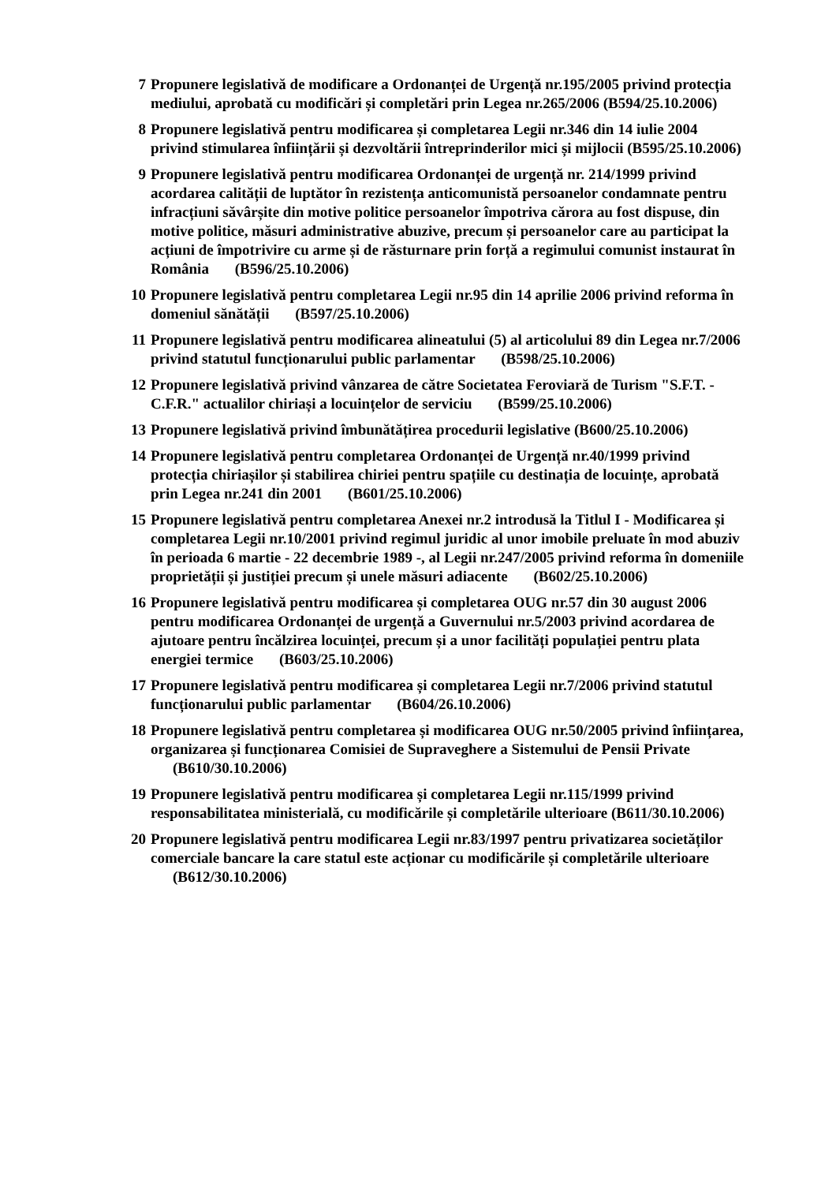7 Propunere legislativă de modificare a Ordonanței de Urgență nr.195/2005 privind protecția mediului, aprobată cu modificări și completări prin Legea nr.265/2006 (B594/25.10.2006)
8 Propunere legislativă pentru modificarea și completarea Legii nr.346 din 14 iulie 2004 privind stimularea înființării și dezvoltării întreprinderilor mici și mijlocii (B595/25.10.2006)
9 Propunere legislativă pentru modificarea Ordonanței de urgență nr. 214/1999 privind acordarea calității de luptător în rezistența anticomunistă persoanelor condamnate pentru infracțiuni săvârșite din motive politice persoanelor împotriva cărora au fost dispuse, din motive politice, măsuri administrative abuzive, precum și persoanelor care au participat la acțiuni de împotrivire cu arme și de răsturnare prin forță a regimului comunist instaurat în România (B596/25.10.2006)
10 Propunere legislativă pentru completarea Legii nr.95 din 14 aprilie 2006 privind reforma în domeniul sănătății (B597/25.10.2006)
11 Propunere legislativă pentru modificarea alineatului (5) al articolului 89 din Legea nr.7/2006 privind statutul funcționarului public parlamentar (B598/25.10.2006)
12 Propunere legislativă privind vânzarea de către Societatea Feroviară de Turism "S.F.T. - C.F.R." actualilor chiriași a locuințelor de serviciu (B599/25.10.2006)
13 Propunere legislativă privind îmbunătățirea procedurii legislative (B600/25.10.2006)
14 Propunere legislativă pentru completarea Ordonanței de Urgență nr.40/1999 privind protecția chiriașilor și stabilirea chiriei pentru spațiile cu destinația de locuințe, aprobată prin Legea nr.241 din 2001 (B601/25.10.2006)
15 Propunere legislativă pentru completarea Anexei nr.2 introdusă la Titlul I - Modificarea și completarea Legii nr.10/2001 privind regimul juridic al unor imobile preluate în mod abuziv în perioada 6 martie - 22 decembrie 1989 -, al Legii nr.247/2005 privind reforma în domeniile proprietății și justiției precum și unele măsuri adiacente (B602/25.10.2006)
16 Propunere legislativă pentru modificarea și completarea OUG nr.57 din 30 august 2006 pentru modificarea Ordonanței de urgență a Guvernului nr.5/2003 privind acordarea de ajutoare pentru încălzirea locuinței, precum și a unor facilități populației pentru plata energiei termice (B603/25.10.2006)
17 Propunere legislativă pentru modificarea și completarea Legii nr.7/2006 privind statutul funcționarului public parlamentar (B604/26.10.2006)
18 Propunere legislativă pentru completarea și modificarea OUG nr.50/2005 privind înființarea, organizarea și funcționarea Comisiei de Supraveghere a Sistemului de Pensii Private (B610/30.10.2006)
19 Propunere legislativă pentru modificarea și completarea Legii nr.115/1999 privind responsabilitatea ministerială, cu modificările și completările ulterioare (B611/30.10.2006)
20 Propunere legislativă pentru modificarea Legii nr.83/1997 pentru privatizarea societăților comerciale bancare la care statul este acționar cu modificările și completările ulterioare (B612/30.10.2006)